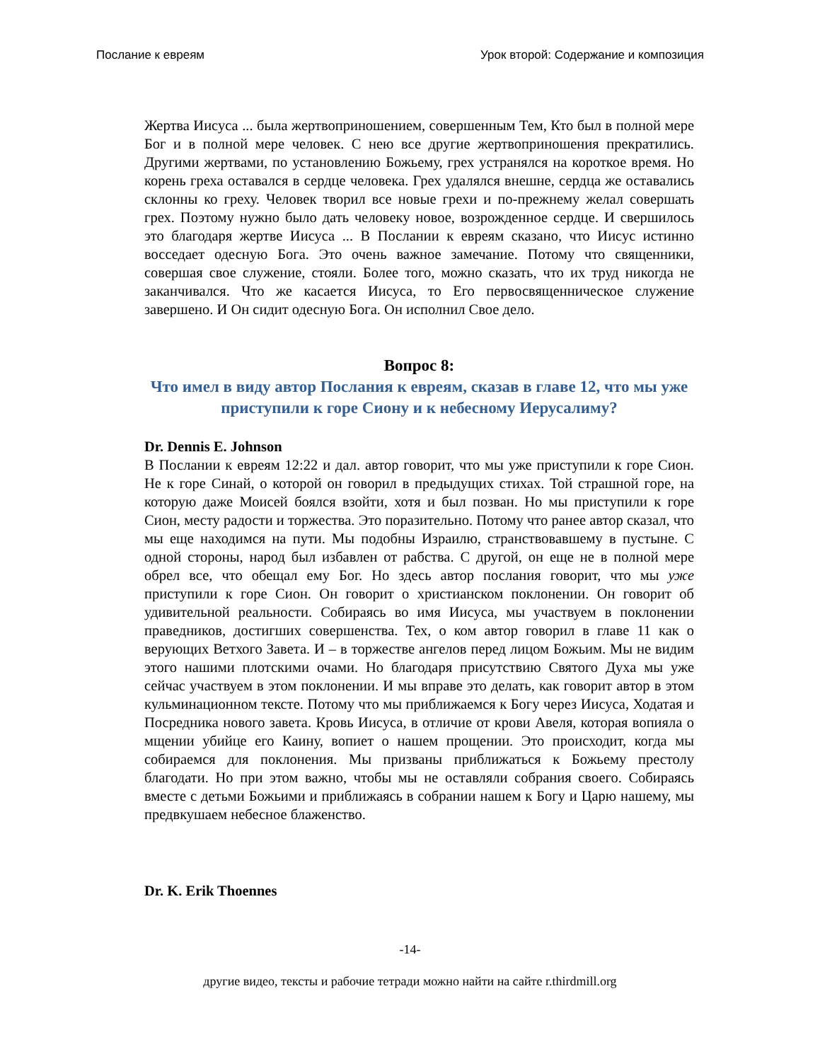Послание к евреям Урок второй: Содержание и композиция
Жертва Иисуса ... была жертвоприношением, совершенным Тем, Кто был в полной мере Бог и в полной мере человек. С нею все другие жертвоприношения прекратились. Другими жертвами, по установлению Божьему, грех устранялся на короткое время. Но корень греха оставался в сердце человека. Грех удалялся внешне, сердца же оставались склонны ко греху. Человек творил все новые грехи и по-прежнему желал совершать грех. Поэтому нужно было дать человеку новое, возрожденное сердце. И свершилось это благодаря жертве Иисуса ... В Послании к евреям сказано, что Иисус истинно восседает одесную Бога. Это очень важное замечание. Потому что священники, совершая свое служение, стояли. Более того, можно сказать, что их труд никогда не заканчивался. Что же касается Иисуса, то Его первосвященническое служение завершено. И Он сидит одесную Бога. Он исполнил Свое дело.
Вопрос 8:
Что имел в виду автор Послания к евреям, сказав в главе 12, что мы уже приступили к горе Сиону и к небесному Иерусалиму?
Dr. Dennis E. Johnson
В Послании к евреям 12:22 и дал. автор говорит, что мы уже приступили к горе Сион. Не к горе Синай, о которой он говорил в предыдущих стихах. Той страшной горе, на которую даже Моисей боялся взойти, хотя и был позван. Но мы приступили к горе Сион, месту радости и торжества. Это поразительно. Потому что ранее автор сказал, что мы еще находимся на пути. Мы подобны Израилю, странствовавшему в пустыне. С одной стороны, народ был избавлен от рабства. С другой, он еще не в полной мере обрел все, что обещал ему Бог. Но здесь автор послания говорит, что мы уже приступили к горе Сион. Он говорит о христианском поклонении. Он говорит об удивительной реальности. Собираясь во имя Иисуса, мы участвуем в поклонении праведников, достигших совершенства. Тех, о ком автор говорил в главе 11 как о верующих Ветхого Завета. И – в торжестве ангелов перед лицом Божьим. Мы не видим этого нашими плотскими очами. Но благодаря присутствию Святого Духа мы уже сейчас участвуем в этом поклонении. И мы вправе это делать, как говорит автор в этом кульминационном тексте. Потому что мы приближаемся к Богу через Иисуса, Ходатая и Посредника нового завета. Кровь Иисуса, в отличие от крови Авеля, которая вопияла о мщении убийце его Каину, вопиет о нашем прощении. Это происходит, когда мы собираемся для поклонения. Мы призваны приближаться к Божьему престолу благодати. Но при этом важно, чтобы мы не оставляли собрания своего. Собираясь вместе с детьми Божьими и приближаясь в собрании нашем к Богу и Царю нашему, мы предвкушаем небесное блаженство.
Dr. K. Erik Thoennes
-14-
другие видео, тексты и рабочие тетради можно найти на сайте r.thirdmill.org